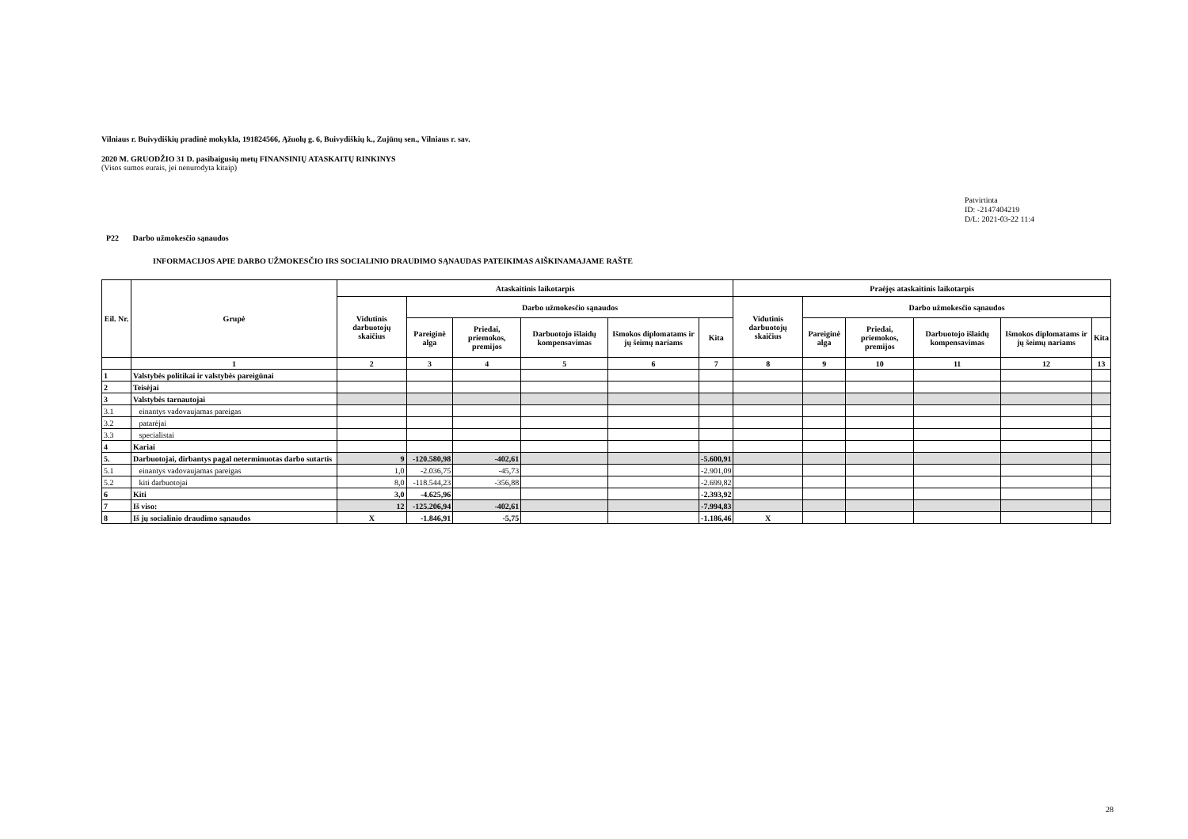Vilniaus r. Buivydiškių pradinė mokykla, 191824566, Ąžuolų g. 6, Buivydiškių k., Zujūnų sen., Vilniaus r. sav.
2020 M. GRUODŽIO 31 D. pasibaigusių metų FINANSINIŲ ATASKAITŲ RINKINYS
(Visos sumos eurais, jei nenurodyta kitaip)
Patvirtinta
ID: -2147404219
D/L: 2021-03-22 11:4
P22 Darbo užmokesčio sąnaudos
INFORMACIJOS APIE DARBO UŽMOKESČIO IRS SOCIALINIO DRAUDIMO SĄNAUDAS PATEIKIMAS AIŠKINAMAJAME RAŠTE
| Eil. Nr. | Grupė | Ataskaitinis laikotarpis | | | | | | Praėjęs ataskaitinis laikotarpis | | | | | |
| --- | --- | --- | --- | --- | --- | --- | --- | --- | --- | --- | --- | --- | --- |
| | | Vidutinis darbuotojų skaičius | Darbo užmokesčio sąnaudos | | | | | Vidutinis darbuotojų skaičius | Darbo užmokesčio sąnaudos | | | | |
| | | | Pareiginė alga | Priedai, priemokos, premijos | Darbuotojo išlaidų kompensavimas | Išmokos diplomatams ir jų šeimų nariams | Kita | | Pareiginė alga | Priedai, priemokos, premijos | Darbuotojo išlaidų kompensavimas | Išmokos diplomatams ir jų šeimų nariams | Kita |
| | 1 | 2 | 3 | 4 | 5 | 6 | 7 | 8 | 9 | 10 | 11 | 12 | 13 |
| 1 | Valstybės politikai ir valstybės pareigūnai | | | | | | | | | | | | |
| 2 | Teisėjai | | | | | | | | | | | | |
| 3 | Valstybės tarnautojai | | | | | | | | | | | | |
| 3.1 | einantys vadovaujamas pareigas | | | | | | | | | | | | |
| 3.2 | patarėjai | | | | | | | | | | | | |
| 3.3 | specialistai | | | | | | | | | | | | |
| 4 | Kariai | | | | | | | | | | | | |
| 5. | Darbuotojai, dirbantys pagal neterminuotas darbo sutartis | 9 | -120.580,98 | -402,61 | | | -5.600,91 | | | | | | |
| 5.1 | einantys vadovaujamas pareigas | 1,0 | -2.036,75 | -45,73 | | | -2.901,09 | | | | | | |
| 5.2 | kiti darbuotojai | 8,0 | -118.544,23 | -356,88 | | | -2.699,82 | | | | | | |
| 6 | Kiti | 3,0 | -4.625,96 | | | | -2.393,92 | | | | | | |
| 7 | Iš viso: | 12 | -125.206,94 | -402,61 | | | -7.994,83 | | | | | | |
| 8 | Iš jų socialinio draudimo sąnaudos | X | -1.846,91 | -5,75 | | | -1.186,46 | X | | | | | |
28